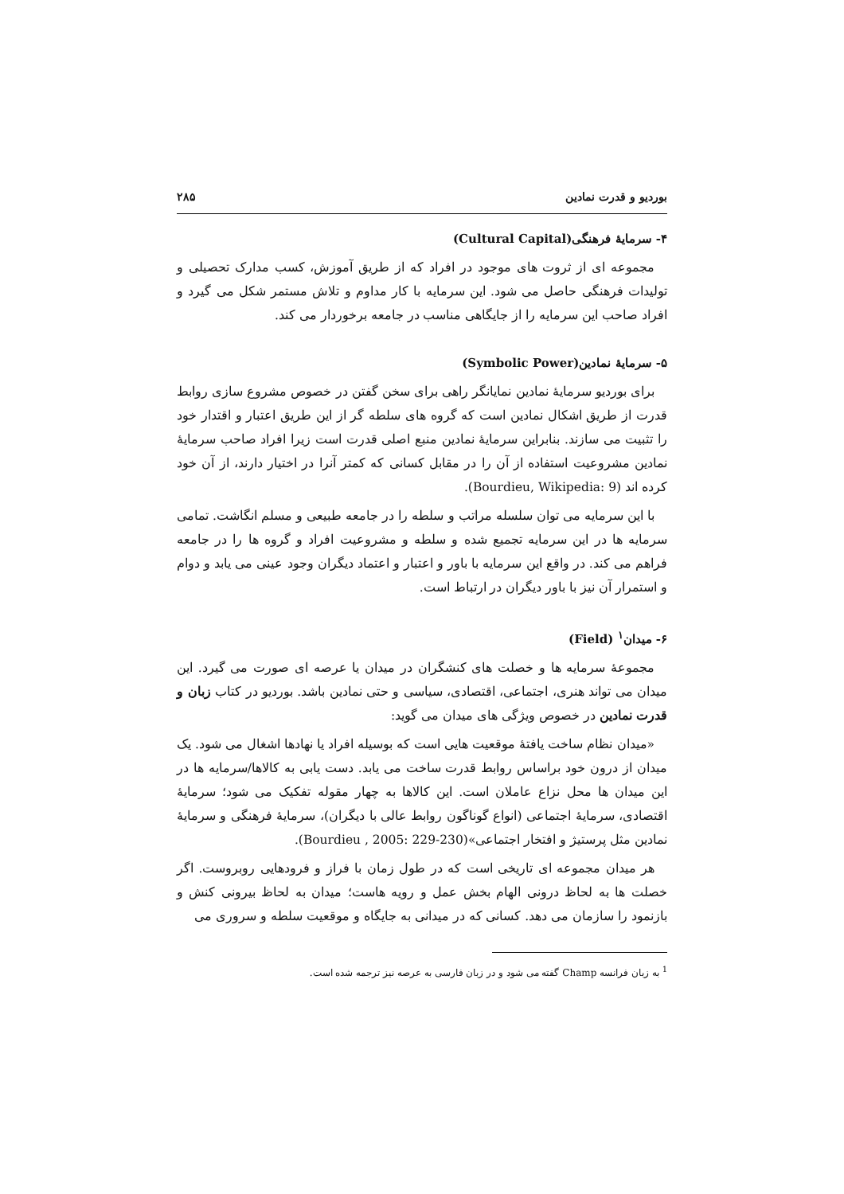بوردیو و قدرت نمادین ۲۸۵
۴- سرمایهٔ فرهنگی(Cultural Capital)
مجموعه ای از ثروت های موجود در افراد که از طریق آموزش، کسب مدارک تحصیلی و تولیدات فرهنگی حاصل می شود. این سرمایه با کار مداوم و تلاش مستمر شکل می گیرد و افراد صاحب این سرمایه را از جایگاهی مناسب در جامعه برخوردار می کند.
۵- سرمایهٔ نمادین(Symbolic Power)
برای بوردیو سرمایهٔ نمادین نمایانگر راهی برای سخن گفتن در خصوص مشروع سازی روابط قدرت از طریق اشکال نمادین است که گروه های سلطه گر از این طریق اعتبار و اقتدار خود را تثبیت می سازند. بنابراین سرمایهٔ نمادین منبع اصلی قدرت است زیرا افراد صاحب سرمایهٔ نمادین مشروعیت استفاده از آن را در مقابل کسانی که کمتر آنرا در اختیار دارند، از آن خود کرده اند (Bourdieu, Wikipedia: 9).
با این سرمایه می توان سلسله مراتب و سلطه را در جامعه طبیعی و مسلم انگاشت. تمامی سرمایه ها در این سرمایه تجمیع شده و سلطه و مشروعیت افراد و گروه ها را در جامعه فراهم می کند. در واقع این سرمایه با باور و اعتبار و اعتماد دیگران وجود عینی می یابد و دوام و استمرار آن نیز با باور دیگران در ارتباط است.
۶- میدان<sup>۱</sup> (Field)
مجموعهٔ سرمایه ها و خصلت های کنشگران در میدان یا عرصه ای صورت می گیرد. این میدان می تواند هنری، اجتماعی، اقتصادی، سیاسی و حتی نمادین باشد. بوردیو در کتاب زبان و قدرت نمادین در خصوص ویژگی های میدان می گوید:
«میدان نظام ساخت یافتهٔ موقعیت هایی است که بوسیله افراد یا نهادها اشغال می شود. یک میدان از درون خود براساس روابط قدرت ساخت می یابد. دست یابی به کالاها/سرمایه ها در این میدان ها محل نزاع عاملان است. این کالاها به چهار مقوله تفکیک می شود؛ سرمایهٔ اقتصادی، سرمایهٔ اجتماعی (انواع گوناگون روابط عالی با دیگران)، سرمایهٔ فرهنگی و سرمایهٔ نمادین مثل پرستیژ و افتخار اجتماعی»(Bourdieu , 2005: 229-230).
هر میدان مجموعه ای تاریخی است که در طول زمان با فراز و فرودهایی روبروست. اگر خصلت ها به لحاظ درونی الهام بخش عمل و رویه هاست؛ میدان به لحاظ بیرونی کنش و بازنمود را سازمان می دهد. کسانی که در میدانی به جایگاه و موقعیت سلطه و سروری می
<sup>1</sup> به زبان فرانسه Champ گفته می شود و در زبان فارسی به عرصه نیز ترجمه شده است.